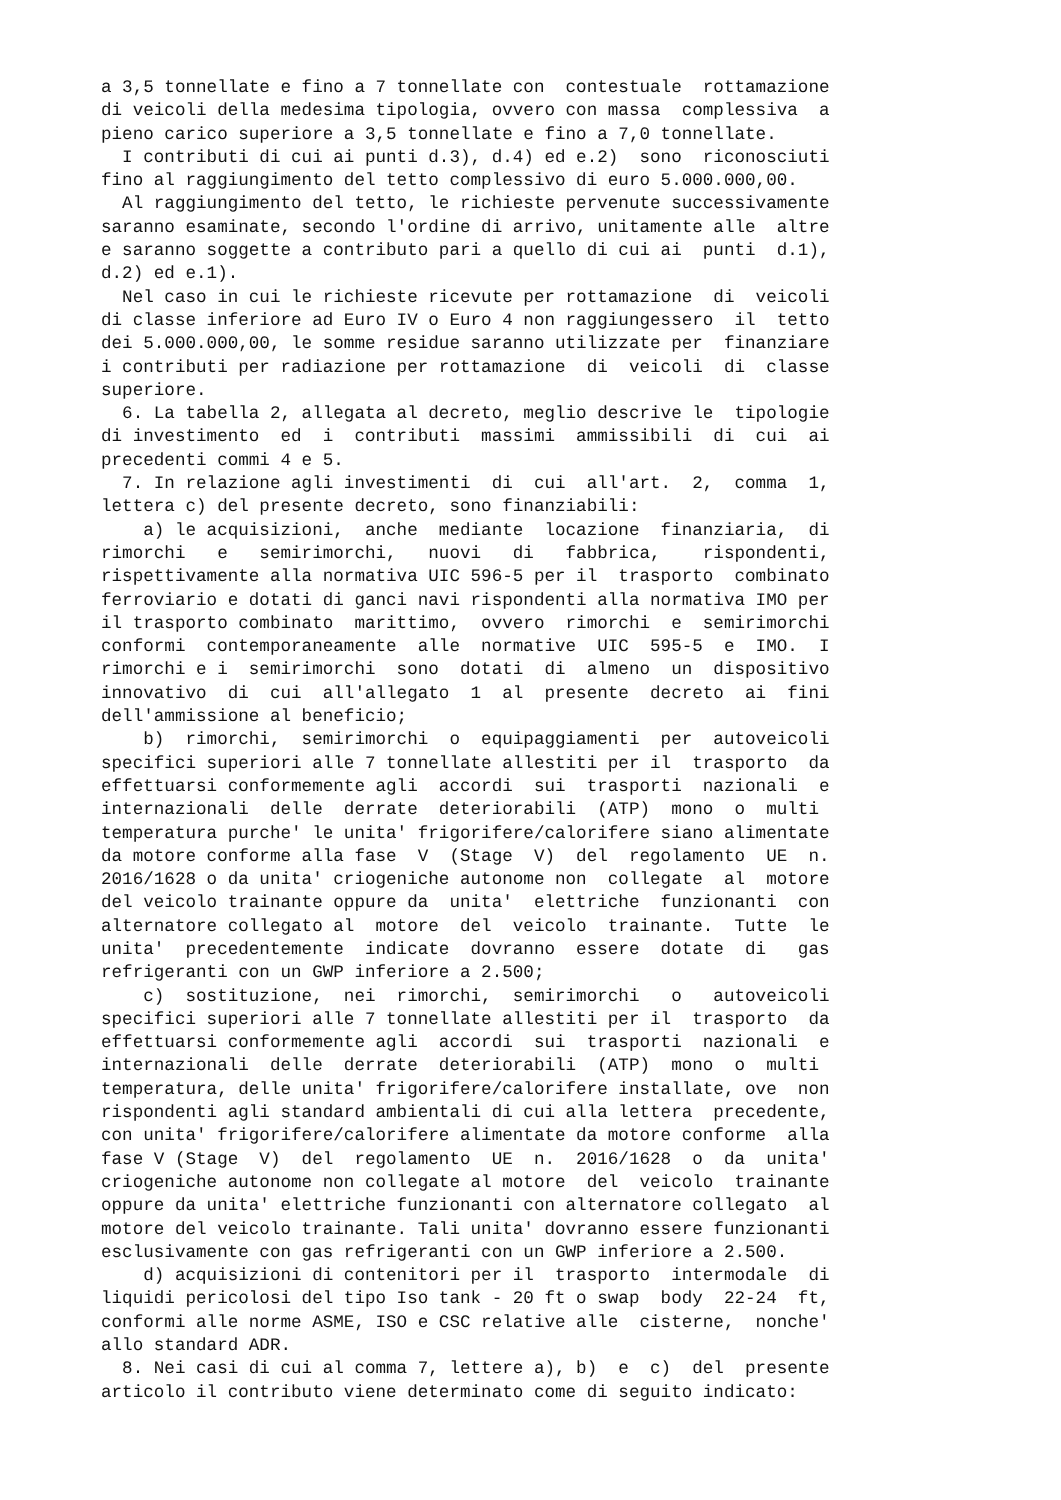a 3,5 tonnellate e fino a 7 tonnellate con contestuale rottamazione di veicoli della medesima tipologia, ovvero con massa complessiva a pieno carico superiore a 3,5 tonnellate e fino a 7,0 tonnellate. I contributi di cui ai punti d.3), d.4) ed e.2) sono riconosciuti fino al raggiungimento del tetto complessivo di euro 5.000.000,00. Al raggiungimento del tetto, le richieste pervenute successivamente saranno esaminate, secondo l'ordine di arrivo, unitamente alle altre e saranno soggette a contributo pari a quello di cui ai punti d.1), d.2) ed e.1). Nel caso in cui le richieste ricevute per rottamazione di veicoli di classe inferiore ad Euro IV o Euro 4 non raggiungessero il tetto dei 5.000.000,00, le somme residue saranno utilizzate per finanziare i contributi per radiazione per rottamazione di veicoli di classe superiore. 6. La tabella 2, allegata al decreto, meglio descrive le tipologie di investimento ed i contributi massimi ammissibili di cui ai precedenti commi 4 e 5. 7. In relazione agli investimenti di cui all'art. 2, comma 1, lettera c) del presente decreto, sono finanziabili: a) le acquisizioni, anche mediante locazione finanziaria, di rimorchi e semirimorchi, nuovi di fabbrica, rispondenti, rispettivamente alla normativa UIC 596-5 per il trasporto combinato ferroviario e dotati di ganci navi rispondenti alla normativa IMO per il trasporto combinato marittimo, ovvero rimorchi e semirimorchi conformi contemporaneamente alle normative UIC 595-5 e IMO. I rimorchi e i semirimorchi sono dotati di almeno un dispositivo innovativo di cui all'allegato 1 al presente decreto ai fini dell'ammissione al beneficio; b) rimorchi, semirimorchi o equipaggiamenti per autoveicoli specifici superiori alle 7 tonnellate allestiti per il trasporto da effettuarsi conformemente agli accordi sui trasporti nazionali e internazionali delle derrate deteriorabili (ATP) mono o multi temperatura purche' le unita' frigorifere/calorifere siano alimentate da motore conforme alla fase V (Stage V) del regolamento UE n. 2016/1628 o da unita' criogeniche autonome non collegate al motore del veicolo trainante oppure da unita' elettriche funzionanti con alternatore collegato al motore del veicolo trainante. Tutte le unita' precedentemente indicate dovranno essere dotate di gas refrigeranti con un GWP inferiore a 2.500; c) sostituzione, nei rimorchi, semirimorchi o autoveicoli specifici superiori alle 7 tonnellate allestiti per il trasporto da effettuarsi conformemente agli accordi sui trasporti nazionali e internazionali delle derrate deteriorabili (ATP) mono o multi temperatura, delle unita' frigorifere/calorifere installate, ove non rispondenti agli standard ambientali di cui alla lettera precedente, con unita' frigorifere/calorifere alimentate da motore conforme alla fase V (Stage V) del regolamento UE n. 2016/1628 o da unita' criogeniche autonome non collegate al motore del veicolo trainante oppure da unita' elettriche funzionanti con alternatore collegato al motore del veicolo trainante. Tali unita' dovranno essere funzionanti esclusivamente con gas refrigeranti con un GWP inferiore a 2.500. d) acquisizioni di contenitori per il trasporto intermodale di liquidi pericolosi del tipo Iso tank - 20 ft o swap body 22-24 ft, conformi alle norme ASME, ISO e CSC relative alle cisterne, nonche' allo standard ADR. 8. Nei casi di cui al comma 7, lettere a), b) e c) del presente articolo il contributo viene determinato come di seguito indicato: